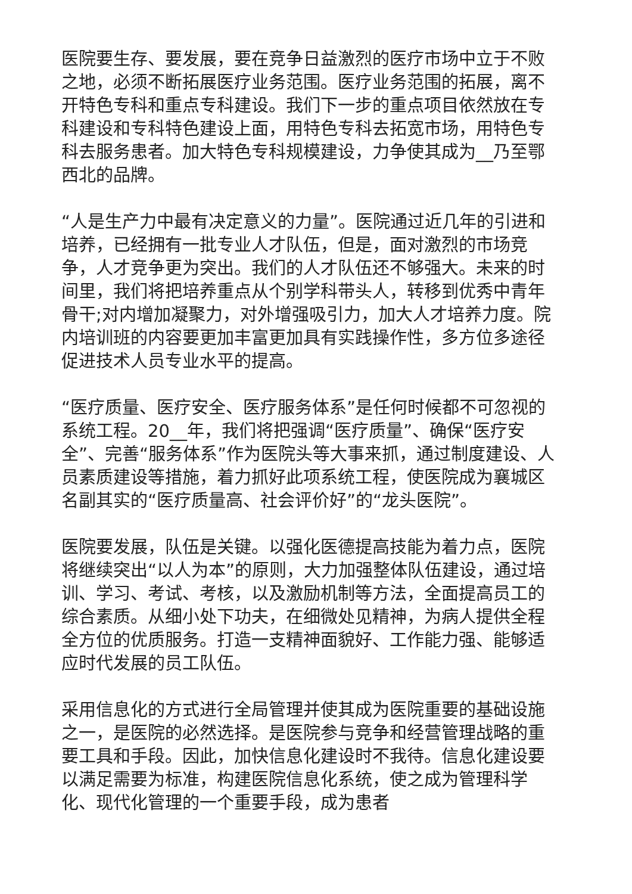医院要生存、要发展，要在竞争日益激烈的医疗市场中立于不败之地，必须不断拓展医疗业务范围。医疗业务范围的拓展，离不开特色专科和重点专科建设。我们下一步的重点项目依然放在专科建设和专科特色建设上面，用特色专科去拓宽市场，用特色专科去服务患者。加大特色专科规模建设，力争使其成为__乃至鄂西北的品牌。
“人是生产力中最有决定意义的力量”。医院通过近几年的引进和培养，已经拥有一批专业人才队伍，但是，面对激烈的市场竞争，人才竞争更为突出。我们的人才队伍还不够强大。未来的时间里，我们将把培养重点从个别学科带头人，转移到优秀中青年骨干;对内增加凝聚力，对外增强吸引力，加大人才培养力度。院内培训班的内容要更加丰富更加具有实践操作性，多方位多途径促进技术人员专业水平的提高。
“医疗质量、医疗安全、医疗服务体系”是任何时候都不可忽视的系统工程。20__年，我们将把强调“医疗质量”、确保“医疗安全”、完善“服务体系”作为医院头等大事来抓，通过制度建设、人员素质建设等措施，着力抓好此项系统工程，使医院成为襄城区名副其实的“医疗质量高、社会评价好”的“龙头医院”。
医院要发展，队伍是关键。以强化医德提高技能为着力点，医院将继续突出“以人为本”的原则，大力加强整体队伍建设，通过培训、学习、考试、考核，以及激励机制等方法，全面提高员工的综合素质。从细小处下功夫，在细微处见精神，为病人提供全程全方位的优质服务。打造一支精神面貌好、工作能力强、能够适应时代发展的员工队伍。
采用信息化的方式进行全局管理并使其成为医院重要的基础设施之一，是医院的必然选择。是医院参与竞争和经营管理战略的重要工具和手段。因此，加快信息化建设时不我待。信息化建设要以满足需要为标准，构建医院信息化系统，使之成为管理科学化、现代化管理的一个重要手段，成为患者